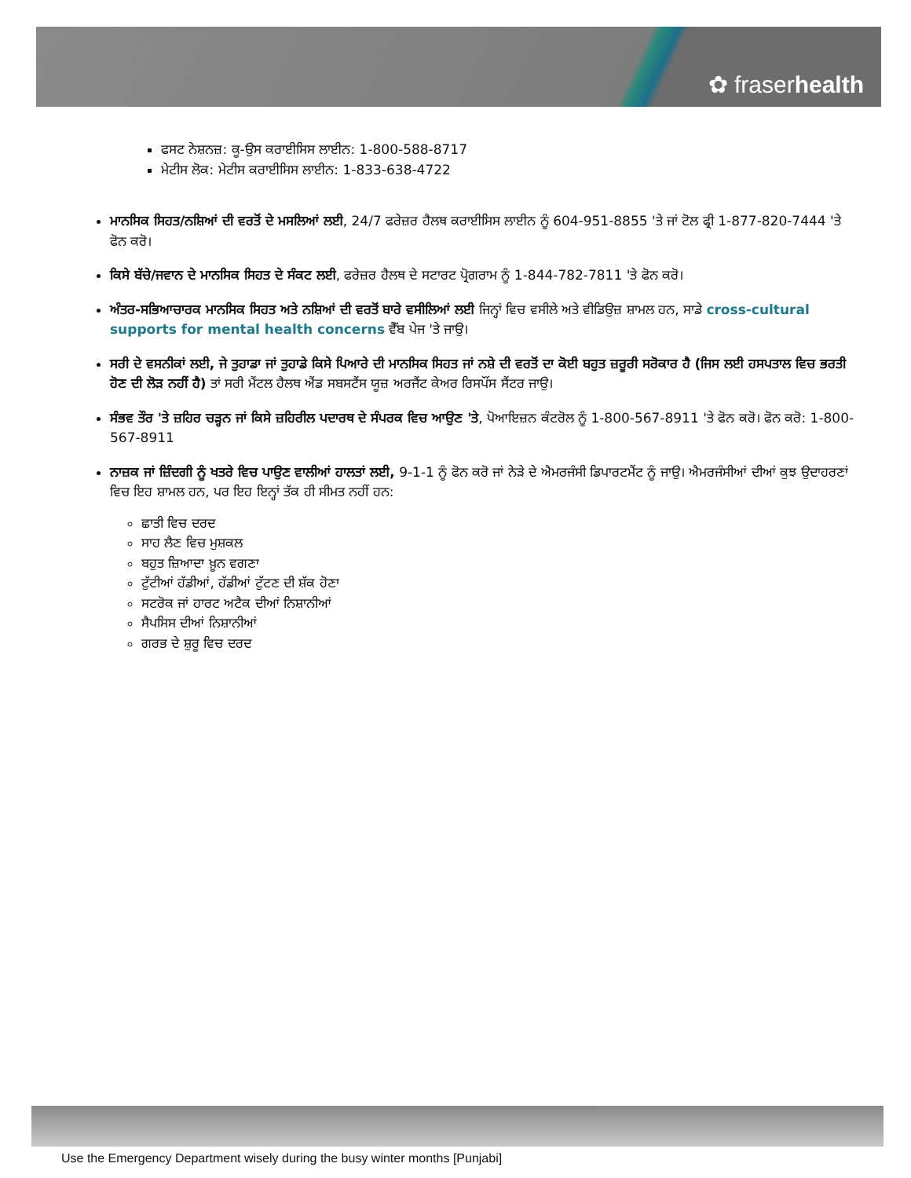✿ fraserhealth
ਫਸਟ ਨੇਸ਼ਨਜ਼: ਕੂ-ਉਸ ਕਰਾਈਸਿਸ ਲਾਈਨ: 1-800-588-8717
ਮੇਟੀਸ ਲੋਕ: ਮੇਟੀਸ ਕਰਾਈਸਿਸ ਲਾਈਨ: 1-833-638-4722
ਮਾਨਸਿਕ ਸਿਹਤ/ਨਸ਼ਿਆਂ ਦੀ ਵਰਤੋਂ ਦੇ ਮਸਲਿਆਂ ਲਈ, 24/7 ਫਰੇਜ਼ਰ ਹੈਲਥ ਕਰਾਈਸਿਸ ਲਾਈਨ ਨੂੰ 604-951-8855 'ਤੇ ਜਾਂ ਟੋਲ ਫ੍ਰੀ 1-877-820-7444 'ਤੇ ਫੋਨ ਕਰੋ।
ਕਿਸੇ ਬੱਚੇ/ਜਵਾਨ ਦੇ ਮਾਨਸਿਕ ਸਿਹਤ ਦੇ ਸੰਕਟ ਲਈ, ਫਰੇਜ਼ਰ ਹੈਲਥ ਦੇ ਸਟਾਰਟ ਪ੍ਰੋਗਰਾਮ ਨੂੰ 1-844-782-7811 'ਤੇ ਫੋਨ ਕਰੋ।
ਅੰਤਰ-ਸਭਿਆਚਾਰਕ ਮਾਨਸਿਕ ਸਿਹਤ ਅਤੇ ਨਸ਼ਿਆਂ ਦੀ ਵਰਤੋਂ ਬਾਰੇ ਵਸੀਲਿਆਂ ਲਈ ਜਿਨ੍ਹਾਂ ਵਿਚ ਵਸੀਲੇ ਅਤੇ ਵੀਡਿਉਜ਼ ਸ਼ਾਮਲ ਹਨ, ਸਾਡੇ cross-cultural supports for mental health concerns ਵੈੱਬ ਪੇਜ 'ਤੇ ਜਾਉ।
ਸਰੀ ਦੇ ਵਸਨੀਕਾਂ ਲਈ, ਜੇ ਤੁਹਾਡਾ ਜਾਂ ਤੁਹਾਡੇ ਕਿਸੇ ਪਿਆਰੇ ਦੀ ਮਾਨਸਿਕ ਸਿਹਤ ਜਾਂ ਨਸ਼ੇ ਦੀ ਵਰਤੋਂ ਦਾ ਕੋਈ ਬਹੁਤ ਜ਼ਰੂਰੀ ਸਰੋਕਾਰ ਹੈ (ਜਿਸ ਲਈ ਹਸਪਤਾਲ ਵਿਚ ਭਰਤੀ ਹੋਣ ਦੀ ਲੋੜ ਨਹੀਂ ਹੈ) ਤਾਂ ਸਰੀ ਮੈਂਟਲ ਹੈਲਥ ਐਂਡ ਸਬਸਟੈਂਸ ਯੂਜ਼ ਅਰਜੈਂਟ ਕੇਅਰ ਰਿਸਪੌਂਸ ਸੈਂਟਰ ਜਾਉ।
ਸੰਭਵ ਤੌਰ 'ਤੇ ਜ਼ਹਿਰ ਚੜ੍ਹਨ ਜਾਂ ਕਿਸੇ ਜ਼ਹਿਰੀਲ ਪਦਾਰਥ ਦੇ ਸੰਪਰਕ ਵਿਚ ਆਉਣ 'ਤੇ, ਪੋਆਇਜ਼ਨ ਕੰਟਰੋਲ ਨੂੰ 1-800-567-8911 'ਤੇ ਫੋਨ ਕਰੋ। ਫੋਨ ਕਰੋ: 1-800-567-8911
ਨਾਜ਼ਕ ਜਾਂ ਜ਼ਿੰਦਗੀ ਨੂੰ ਖਤਰੇ ਵਿਚ ਪਾਉਣ ਵਾਲੀਆਂ ਹਾਲਤਾਂ ਲਈ, 9-1-1 ਨੂੰ ਫੋਨ ਕਰੋ ਜਾਂ ਨੇੜੇ ਦੇ ਐਮਰਜੰਸੀ ਡਿਪਾਰਟਮੈਂਟ ਨੂੰ ਜਾਉ। ਐਮਰਜੰਸੀਆਂ ਦੀਆਂ ਕੁਝ ਉਦਾਹਰਣਾਂ ਵਿਚ ਇਹ ਸ਼ਾਮਲ ਹਨ, ਪਰ ਇਹ ਇਨ੍ਹਾਂ ਤੱਕ ਹੀ ਸੀਮਤ ਨਹੀਂ ਹਨ:
ਛਾਤੀ ਵਿਚ ਦਰਦ
ਸਾਹ ਲੈਣ ਵਿਚ ਮੁਸ਼ਕਲ
ਬਹੁਤ ਜ਼ਿਆਦਾ ਖ਼ੂਨ ਵਗਣਾ
ਟੁੱਟੀਆਂ ਹੱਡੀਆਂ, ਹੱਡੀਆਂ ਟੁੱਟਣ ਦੀ ਸ਼ੱਕ ਹੋਣਾ
ਸਟਰੋਕ ਜਾਂ ਹਾਰਟ ਅਟੈਕ ਦੀਆਂ ਨਿਸ਼ਾਨੀਆਂ
ਸੈਪਸਿਸ ਦੀਆਂ ਨਿਸ਼ਾਨੀਆਂ
ਗਰਭ ਦੇ ਸ਼ੁਰੂ ਵਿਚ ਦਰਦ
Use the Emergency Department wisely during the busy winter months [Punjabi]